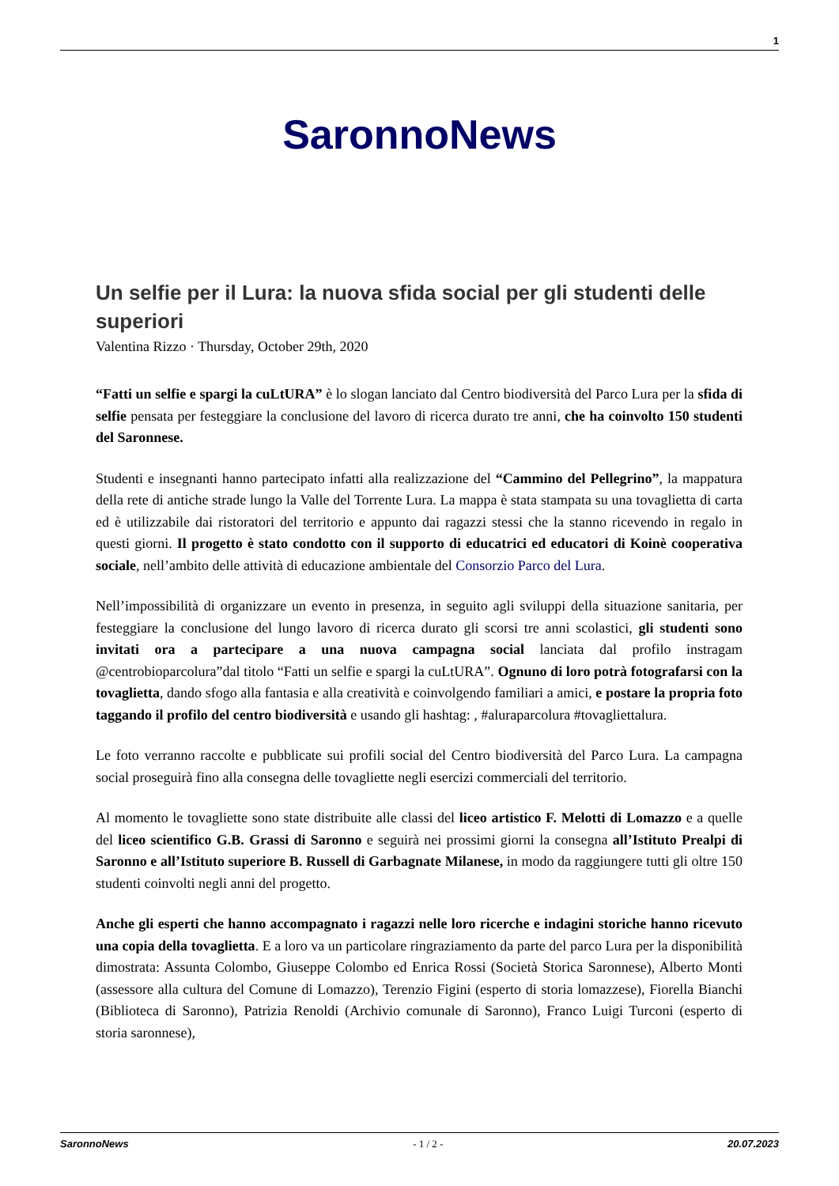1
SaronnoNews
Un selfie per il Lura: la nuova sfida social per gli studenti delle superiori
Valentina Rizzo · Thursday, October 29th, 2020
“Fatti un selfie e spargi la cuLtURA” è lo slogan lanciato dal Centro biodiversità del Parco Lura per la sfida di selfie pensata per festeggiare la conclusione del lavoro di ricerca durato tre anni, che ha coinvolto 150 studenti del Saronnese.
Studenti e insegnanti hanno partecipato infatti alla realizzazione del “Cammino del Pellegrino”, la mappatura della rete di antiche strade lungo la Valle del Torrente Lura. La mappa è stata stampata su una tovaglietta di carta ed è utilizzabile dai ristoratori del territorio e appunto dai ragazzi stessi che la stanno ricevendo in regalo in questi giorni. Il progetto è stato condotto con il supporto di educatrici ed educatori di Koinè cooperativa sociale, nell’ambito delle attività di educazione ambientale del Consorzio Parco del Lura.
Nell’impossibilità di organizzare un evento in presenza, in seguito agli sviluppi della situazione sanitaria, per festeggiare la conclusione del lungo lavoro di ricerca durato gli scorsi tre anni scolastici, gli studenti sono invitati ora a partecipare a una nuova campagna social lanciata dal profilo instragam @centrobioparcolura”dal titolo “Fatti un selfie e spargi la cuLtURA”. Ognuno di loro potrà fotografarsi con la tovaglietta, dando sfogo alla fantasia e alla creatività e coinvolgendo familiari a amici, e postare la propria foto taggando il profilo del centro biodiversità e usando gli hashtag: , #aluraparcolura #tovagliettalura.
Le foto verranno raccolte e pubblicate sui profili social del Centro biodiversità del Parco Lura. La campagna social proseguirà fino alla consegna delle tovagliette negli esercizi commerciali del territorio.
Al momento le tovagliette sono state distribuite alle classi del liceo artistico F. Melotti di Lomazzo e a quelle del liceo scientifico G.B. Grassi di Saronno e seguirà nei prossimi giorni la consegna all’Istituto Prealpi di Saronno e all’Istituto superiore B. Russell di Garbagnate Milanese, in modo da raggiungere tutti gli oltre 150 studenti coinvolti negli anni del progetto.
Anche gli esperti che hanno accompagnato i ragazzi nelle loro ricerche e indagini storiche hanno ricevuto una copia della tovaglietta. E a loro va un particolare ringraziamento da parte del parco Lura per la disponibilità dimostrata: Assunta Colombo, Giuseppe Colombo ed Enrica Rossi (Società Storica Saronnese), Alberto Monti (assessore alla cultura del Comune di Lomazzo), Terenzio Figini (esperto di storia lomazzese), Fiorella Bianchi (Biblioteca di Saronno), Patrizia Renoldi (Archivio comunale di Saronno), Franco Luigi Turconi (esperto di storia saronnese),
SaronnoNews - 1 / 2 - 20.07.2023